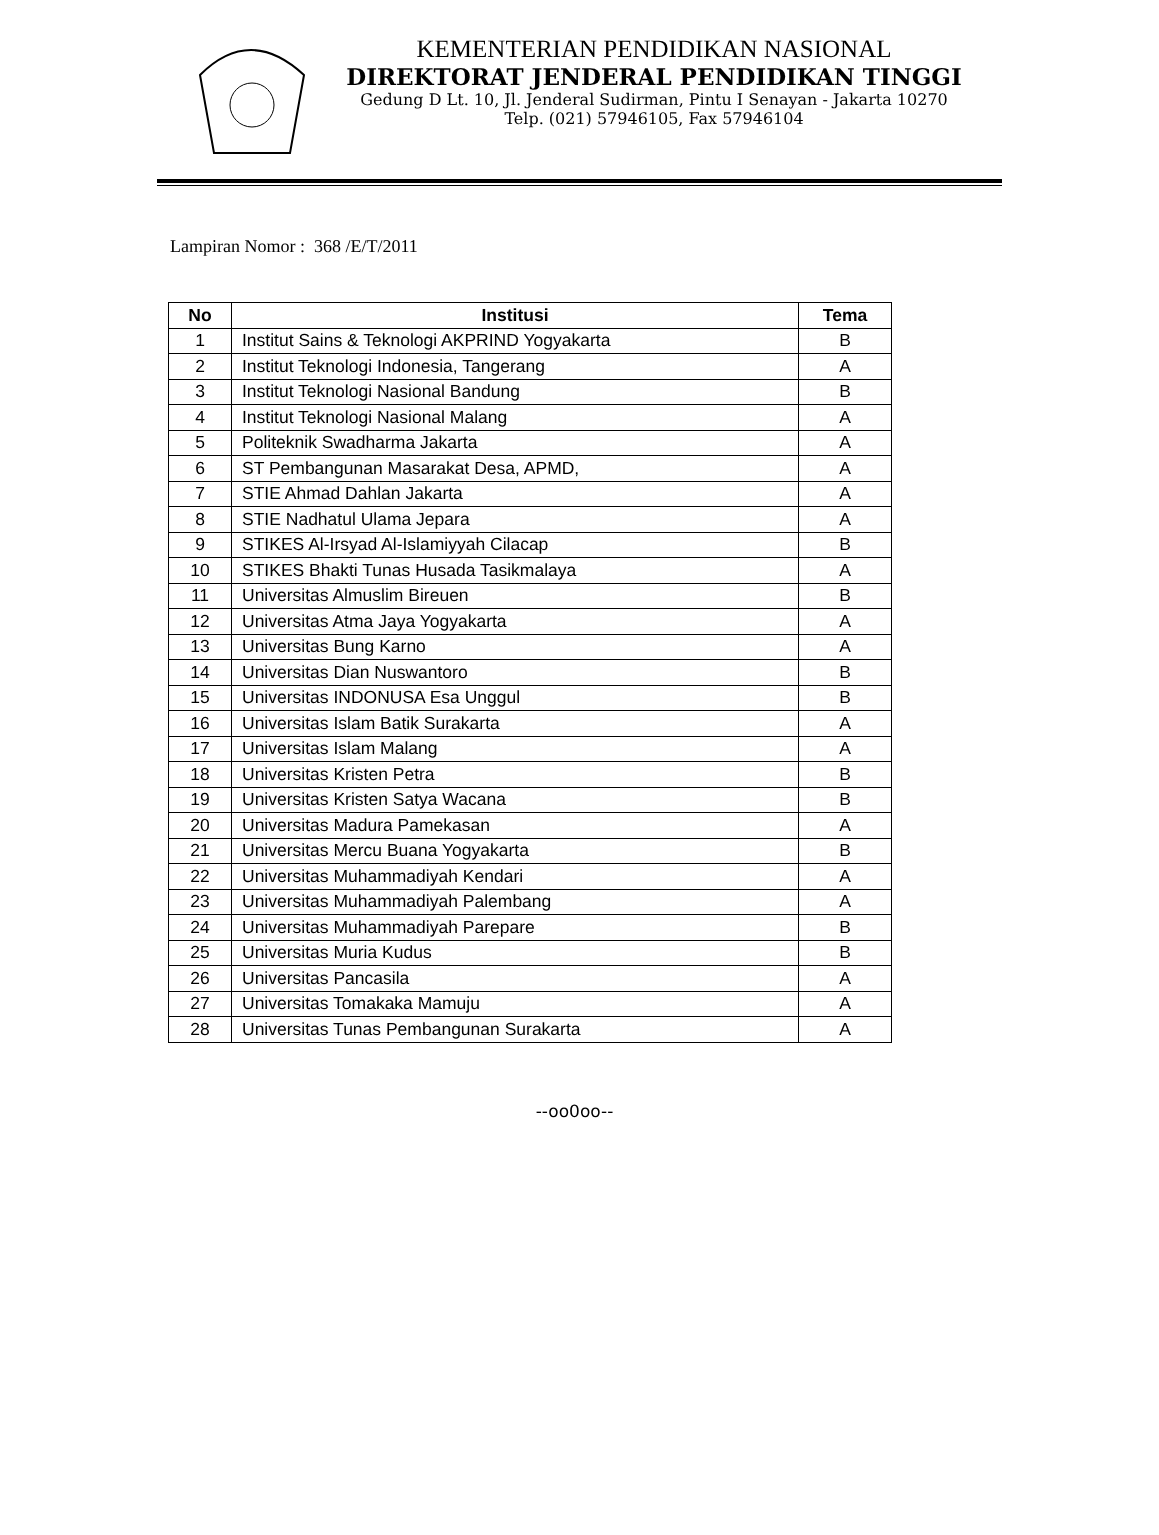KEMENTERIAN PENDIDIKAN NASIONAL
DIREKTORAT JENDERAL PENDIDIKAN TINGGI
Gedung D Lt. 10, Jl. Jenderal Sudirman, Pintu I Senayan - Jakarta 10270
Telp. (021) 57946105, Fax 57946104
Lampiran Nomor : 368 /E/T/2011
| No | Institusi | Tema |
| --- | --- | --- |
| 1 | Institut Sains & Teknologi AKPRIND Yogyakarta | B |
| 2 | Institut Teknologi Indonesia, Tangerang | A |
| 3 | Institut Teknologi Nasional Bandung | B |
| 4 | Institut Teknologi Nasional Malang | A |
| 5 | Politeknik Swadharma Jakarta | A |
| 6 | ST Pembangunan Masarakat Desa, APMD, | A |
| 7 | STIE Ahmad Dahlan Jakarta | A |
| 8 | STIE Nadhatul Ulama Jepara | A |
| 9 | STIKES Al-Irsyad Al-Islamiyyah Cilacap | B |
| 10 | STIKES Bhakti Tunas Husada Tasikmalaya | A |
| 11 | Universitas Almuslim Bireuen | B |
| 12 | Universitas Atma Jaya Yogyakarta | A |
| 13 | Universitas Bung Karno | A |
| 14 | Universitas Dian Nuswantoro | B |
| 15 | Universitas INDONUSA Esa Unggul | B |
| 16 | Universitas Islam Batik Surakarta | A |
| 17 | Universitas Islam Malang | A |
| 18 | Universitas Kristen Petra | B |
| 19 | Universitas Kristen Satya Wacana | B |
| 20 | Universitas Madura Pamekasan | A |
| 21 | Universitas Mercu Buana Yogyakarta | B |
| 22 | Universitas Muhammadiyah Kendari | A |
| 23 | Universitas Muhammadiyah Palembang | A |
| 24 | Universitas Muhammadiyah Parepare | B |
| 25 | Universitas Muria Kudus | B |
| 26 | Universitas Pancasila | A |
| 27 | Universitas Tomakaka Mamuju | A |
| 28 | Universitas Tunas Pembangunan Surakarta | A |
--oo0oo--